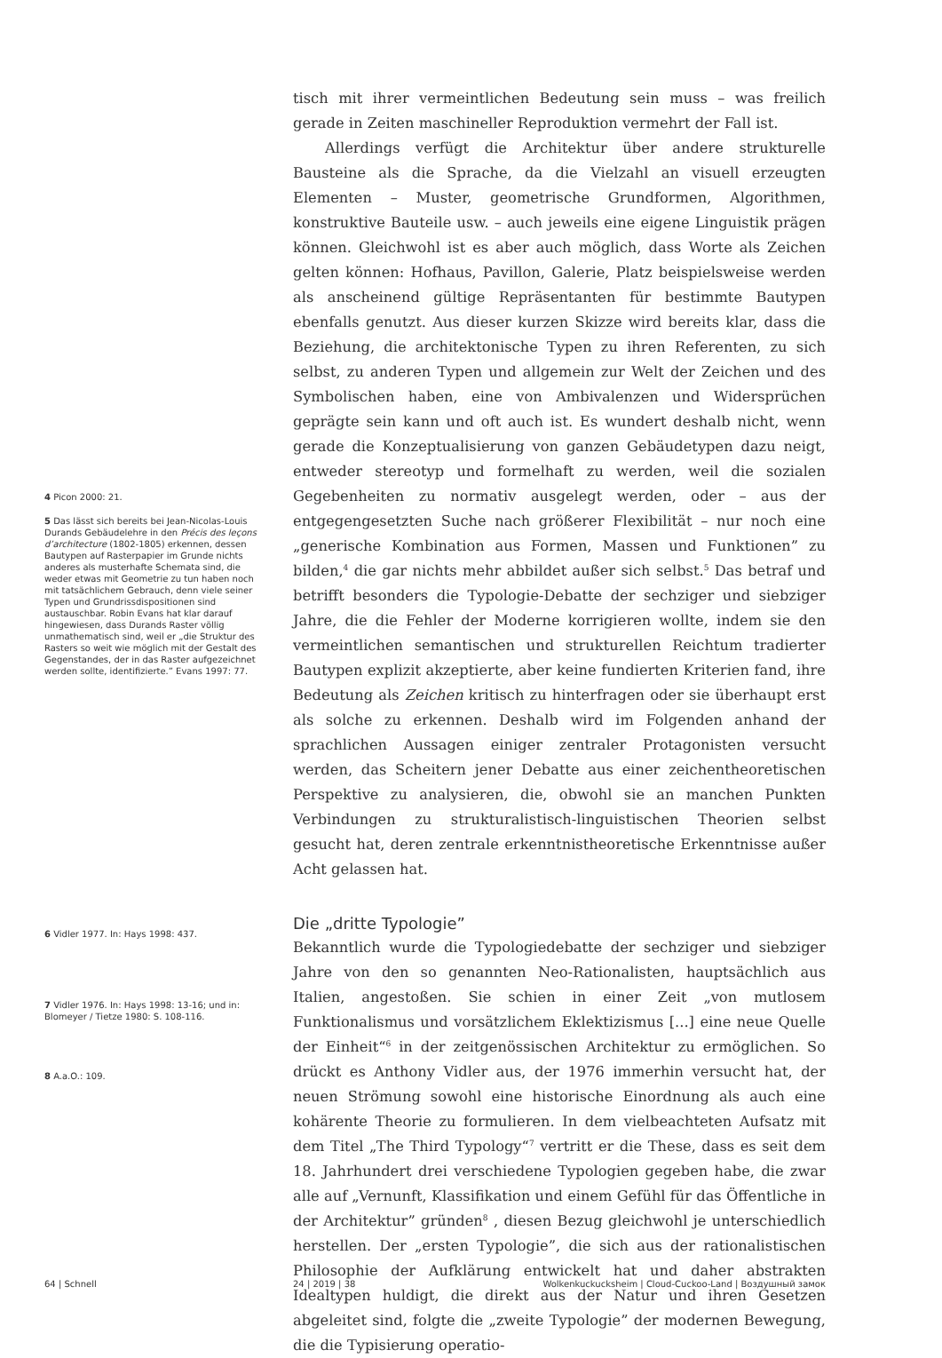4 Picon 2000: 21.
5 Das lässt sich bereits bei Jean-Nicolas-Louis Durands Gebäudelehre in den Précis des leçons d’architecture (1802-1805) erkennen, dessen Bautypen auf Rasterpapier im Grunde nichts anderes als musterhafte Schemata sind, die weder etwas mit Geometrie zu tun haben noch mit tatsächlichem Gebrauch, denn viele seiner Typen und Grundrissdispositionen sind austauschbar. Robin Evans hat klar darauf hingewiesen, dass Durands Raster völlig unmathematisch sind, weil er „die Struktur des Rasters so weit wie möglich mit der Gestalt des Gegenstandes, der in das Raster aufgezeichnet werden sollte, identifizierte.” Evans 1997: 77.
6 Vidler 1977. In: Hays 1998: 437.
7 Vidler 1976. In: Hays 1998: 13-16; und in: Blomeyer / Tietze 1980: S. 108-116.
8 A.a.O.: 109.
tisch mit ihrer vermeintlichen Bedeutung sein muss – was freilich gerade in Zeiten maschineller Reproduktion vermehrt der Fall ist.
Allerdings verfügt die Architektur über andere strukturelle Bausteine als die Sprache, da die Vielzahl an visuell erzeugten Elementen – Muster, geometrische Grundformen, Algorithmen, konstruktive Bauteile usw. – auch jeweils eine eigene Linguistik prägen können. Gleichwohl ist es aber auch möglich, dass Worte als Zeichen gelten können: Hofhaus, Pavillon, Galerie, Platz beispielsweise werden als anscheinend gültige Repräsentanten für bestimmte Bautypen ebenfalls genutzt. Aus dieser kurzen Skizze wird bereits klar, dass die Beziehung, die architektonische Typen zu ihren Referenten, zu sich selbst, zu anderen Typen und allgemein zur Welt der Zeichen und des Symbolischen haben, eine von Ambivalenzen und Widersprüchen geprägte sein kann und oft auch ist. Es wundert deshalb nicht, wenn gerade die Konzeptualisierung von ganzen Gebäudetypen dazu neigt, entweder stereotyp und formelhaft zu werden, weil die sozialen Gegebenheiten zu normativ ausgelegt werden, oder – aus der entgegengesetzten Suche nach größerer Flexibilität – nur noch eine „generische Kombination aus Formen, Massen und Funktionen” zu bilden,<sup>4</sup> die gar nichts mehr abbildet außer sich selbst.<sup>5</sup> Das betraf und betrifft besonders die Typologie-Debatte der sechziger und siebziger Jahre, die die Fehler der Moderne korrigieren wollte, indem sie den vermeintlichen semantischen und strukturellen Reichtum tradierter Bautypen explizit akzeptierte, aber keine fundierten Kriterien fand, ihre Bedeutung als Zeichen kritisch zu hinterfragen oder sie überhaupt erst als solche zu erkennen. Deshalb wird im Folgenden anhand der sprachlichen Aussagen einiger zentraler Protagonisten versucht werden, das Scheitern jener Debatte aus einer zeichentheoretischen Perspektive zu analysieren, die, obwohl sie an manchen Punkten Verbindungen zu strukturalistisch-linguistischen Theorien selbst gesucht hat, deren zentrale erkenntnistheoretische Erkenntnisse außer Acht gelassen hat.
Die „dritte Typologie”
Bekanntlich wurde die Typologiedebatte der sechziger und siebziger Jahre von den so genannten Neo-Rationalisten, hauptsächlich aus Italien, angestoßen. Sie schien in einer Zeit „von mutlosem Funktionalismus und vorsätzlichem Eklektizismus [...] eine neue Quelle der Einheit“<sup>6</sup> in der zeitgenössischen Architektur zu ermöglichen. So drückt es Anthony Vidler aus, der 1976 immerhin versucht hat, der neuen Strömung sowohl eine historische Einordnung als auch eine kohärente Theorie zu formulieren. In dem vielbeachteten Aufsatz mit dem Titel „The Third Typology“<sup>7</sup> vertritt er die These, dass es seit dem 18. Jahrhundert drei verschiedene Typologien gegeben habe, die zwar alle auf „Vernunft, Klassifikation und einem Gefühl für das Öffentliche in der Architektur” gründen<sup>8</sup> , diesen Bezug gleichwohl je unterschiedlich herstellen. Der „ersten Typologie”, die sich aus der rationalistischen Philosophie der Aufklärung entwickelt hat und daher abstrakten Idealtypen huldigt, die direkt aus der Natur und ihren Gesetzen abgeleitet sind, folgte die „zweite Typologie” der modernen Bewegung, die die Typisierung operatio-
64 | Schnell 24 | 2019 | 38 Wolkenkuckucksheim | Cloud-Cuckoo-Land | Воздушный замок